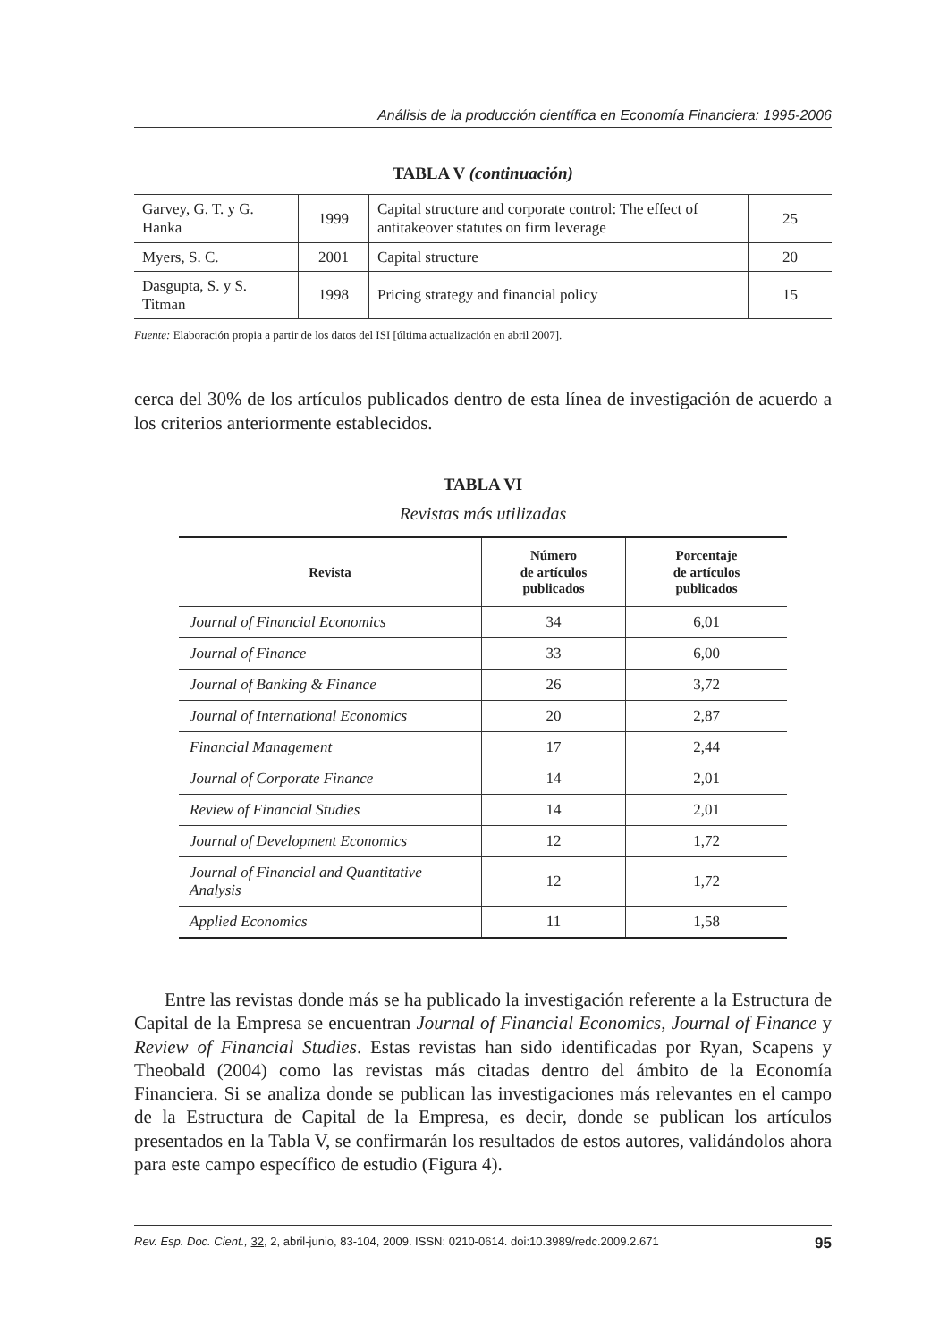Análisis de la producción científica en Economía Financiera: 1995-2006
TABLA V (continuación)
| Garvey, G. T. y G. Hanka | 1999 | Capital structure and corporate control: The effect of antitakeover statutes on firm leverage | 25 |
| Myers, S. C. | 2001 | Capital structure | 20 |
| Dasgupta, S. y S. Titman | 1998 | Pricing strategy and financial policy | 15 |
Fuente: Elaboración propia a partir de los datos del ISI [última actualización en abril 2007].
cerca del 30% de los artículos publicados dentro de esta línea de investigación de acuerdo a los criterios anteriormente establecidos.
TABLA VI
Revistas más utilizadas
| Revista | Número de artículos publicados | Porcentaje de artículos publicados |
| --- | --- | --- |
| Journal of Financial Economics | 34 | 6,01 |
| Journal of Finance | 33 | 6,00 |
| Journal of Banking & Finance | 26 | 3,72 |
| Journal of International Economics | 20 | 2,87 |
| Financial Management | 17 | 2,44 |
| Journal of Corporate Finance | 14 | 2,01 |
| Review of Financial Studies | 14 | 2,01 |
| Journal of Development Economics | 12 | 1,72 |
| Journal of Financial and Quantitative Analysis | 12 | 1,72 |
| Applied Economics | 11 | 1,58 |
Entre las revistas donde más se ha publicado la investigación referente a la Estructura de Capital de la Empresa se encuentran Journal of Financial Economics, Journal of Finance y Review of Financial Studies. Estas revistas han sido identificadas por Ryan, Scapens y Theobald (2004) como las revistas más citadas dentro del ámbito de la Economía Financiera. Si se analiza donde se publican las investigaciones más relevantes en el campo de la Estructura de Capital de la Empresa, es decir, donde se publican los artículos presentados en la Tabla V, se confirmarán los resultados de estos autores, validándolos ahora para este campo específico de estudio (Figura 4).
Rev. Esp. Doc. Cient., 32, 2, abril-junio, 83-104, 2009. ISSN: 0210-0614. doi:10.3989/redc.2009.2.671 95